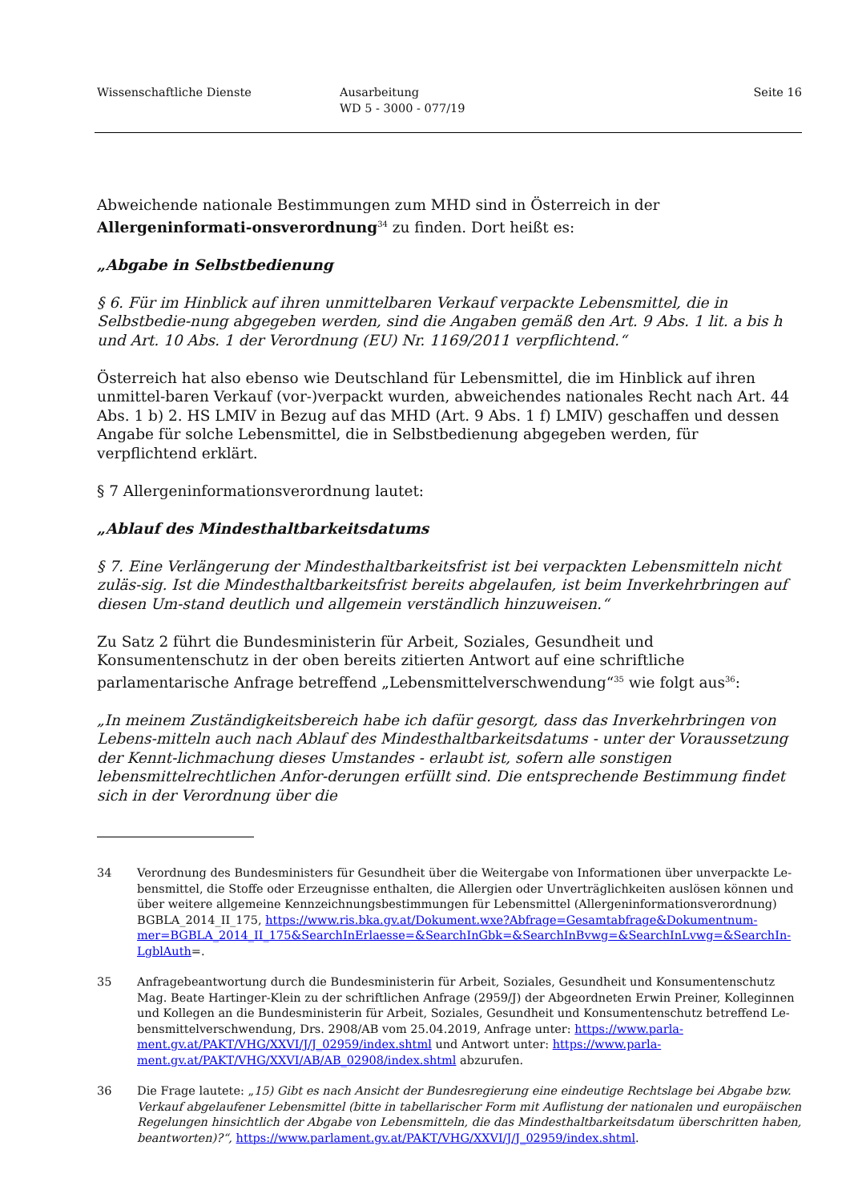Wissenschaftliche Dienste Ausarbeitung
WD 5 - 3000 - 077/19
Seite 16
Abweichende nationale Bestimmungen zum MHD sind in Österreich in der Allergeninformati-onsverordnung<sup>34</sup> zu finden. Dort heißt es:
„Abgabe in Selbstbedienung
§ 6. Für im Hinblick auf ihren unmittelbaren Verkauf verpackte Lebensmittel, die in Selbstbedie-nung abgegeben werden, sind die Angaben gemäß den Art. 9 Abs. 1 lit. a bis h und Art. 10 Abs. 1 der Verordnung (EU) Nr. 1169/2011 verpflichtend.“
Österreich hat also ebenso wie Deutschland für Lebensmittel, die im Hinblick auf ihren unmittel-baren Verkauf (vor-)verpackt wurden, abweichendes nationales Recht nach Art. 44 Abs. 1 b) 2. HS LMIV in Bezug auf das MHD (Art. 9 Abs. 1 f) LMIV) geschaffen und dessen Angabe für solche Lebensmittel, die in Selbstbedienung abgegeben werden, für verpflichtend erklärt.
§ 7 Allergeninformationsverordnung lautet:
„Ablauf des Mindesthaltbarkeitsdatums
§ 7. Eine Verlängerung der Mindesthaltbarkeitsfrist ist bei verpackten Lebensmitteln nicht zuläs-sig. Ist die Mindesthaltbarkeitsfrist bereits abgelaufen, ist beim Inverkehrbringen auf diesen Um-stand deutlich und allgemein verständlich hinzuweisen.“
Zu Satz 2 führt die Bundesministerin für Arbeit, Soziales, Gesundheit und Konsumentenschutz in der oben bereits zitierten Antwort auf eine schriftliche parlamentarische Anfrage betreffend „Lebensmittelverschwendung“<sup>35</sup> wie folgt aus<sup>36</sup>:
„In meinem Zuständigkeitsbereich habe ich dafür gesorgt, dass das Inverkehrbringen von Lebens-mitteln auch nach Ablauf des Mindesthaltbarkeitsdatums - unter der Voraussetzung der Kennt-lichmachung dieses Umstandes - erlaubt ist, sofern alle sonstigen lebensmittelrechtlichen Anfor-derungen erfüllt sind. Die entsprechende Bestimmung findet sich in der Verordnung über die
34 Verordnung des Bundesministers für Gesundheit über die Weitergabe von Informationen über unverpackte Le-bensmittel, die Stoffe oder Erzeugnisse enthalten, die Allergien oder Unverträglichkeiten auslösen können und über weitere allgemeine Kennzeichnungsbestimmungen für Lebensmittel (Allergeninformationsverordnung) BGBLA_2014_II_175, https://www.ris.bka.gv.at/Dokument.wxe?Abfrage=Gesamtabfrage&Dokumentnum-mer=BGBLA_2014_II_175&SearchInErlaesse=&SearchInGbk=&SearchInBvwg=&SearchInLvwg=&SearchIn-LgblAuth=.
35 Anfragebeantwortung durch die Bundesministerin für Arbeit, Soziales, Gesundheit und Konsumentenschutz Mag. Beate Hartinger-Klein zu der schriftlichen Anfrage (2959/J) der Abgeordneten Erwin Preiner, Kolleginnen und Kollegen an die Bundesministerin für Arbeit, Soziales, Gesundheit und Konsumentenschutz betreffend Le-bensmittelverschwendung, Drs. 2908/AB vom 25.04.2019, Anfrage unter: https://www.parla-ment.gv.at/PAKT/VHG/XXVI/J/J_02959/index.shtml und Antwort unter: https://www.parla-ment.gv.at/PAKT/VHG/XXVI/AB/AB_02908/index.shtml abzurufen.
36 Die Frage lautete: „15) Gibt es nach Ansicht der Bundesregierung eine eindeutige Rechtslage bei Abgabe bzw. Verkauf abgelaufener Lebensmittel (bitte in tabellarischer Form mit Auflistung der nationalen und europäischen Regelungen hinsichtlich der Abgabe von Lebensmitteln, die das Mindesthaltbarkeitsdatum überschritten haben, beantworten)?“, https://www.parlament.gv.at/PAKT/VHG/XXVI/J/J_02959/index.shtml.